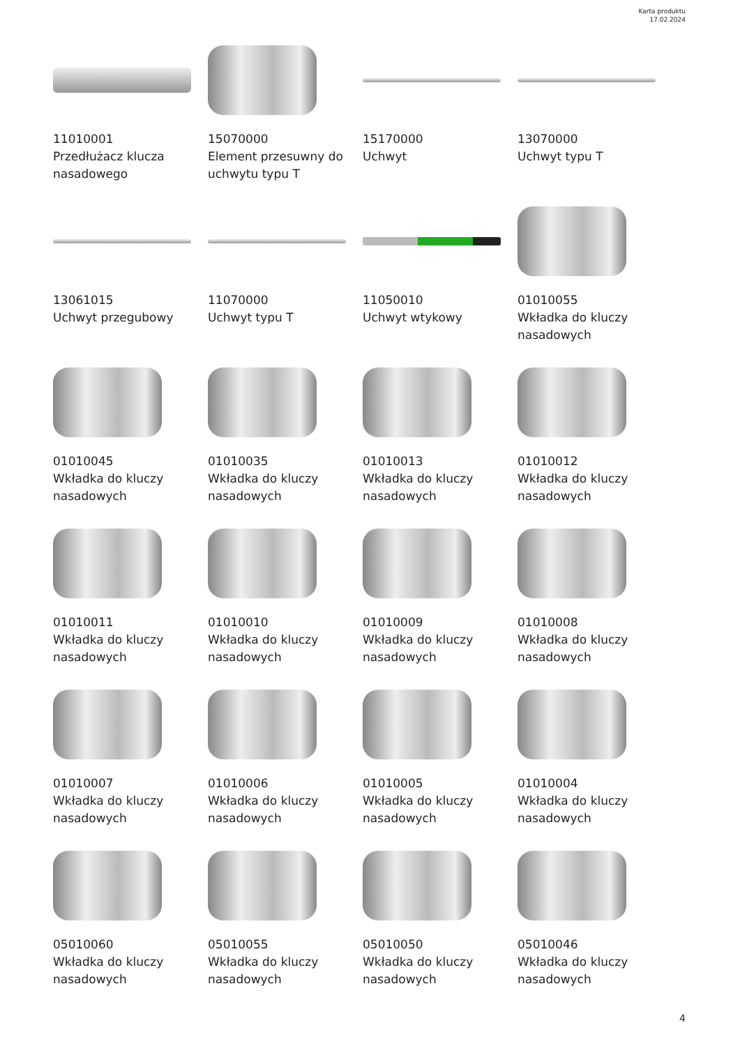Karta produktu
17.02.2024
11010001
Przedłużacz klucza nasadowego
15070000
Element przesuwny do uchwytu typu T
15170000
Uchwyt
13070000
Uchwyt typu T
13061015
Uchwyt przegubowy
11070000
Uchwyt typu T
11050010
Uchwyt wtykowy
01010055
Wkładka do kluczy nasadowych
01010045
Wkładka do kluczy nasadowych
01010035
Wkładka do kluczy nasadowych
01010013
Wkładka do kluczy nasadowych
01010012
Wkładka do kluczy nasadowych
01010011
Wkładka do kluczy nasadowych
01010010
Wkładka do kluczy nasadowych
01010009
Wkładka do kluczy nasadowych
01010008
Wkładka do kluczy nasadowych
01010007
Wkładka do kluczy nasadowych
01010006
Wkładka do kluczy nasadowych
01010005
Wkładka do kluczy nasadowych
01010004
Wkładka do kluczy nasadowych
05010060
Wkładka do kluczy nasadowych
05010055
Wkładka do kluczy nasadowych
05010050
Wkładka do kluczy nasadowych
05010046
Wkładka do kluczy nasadowych
4